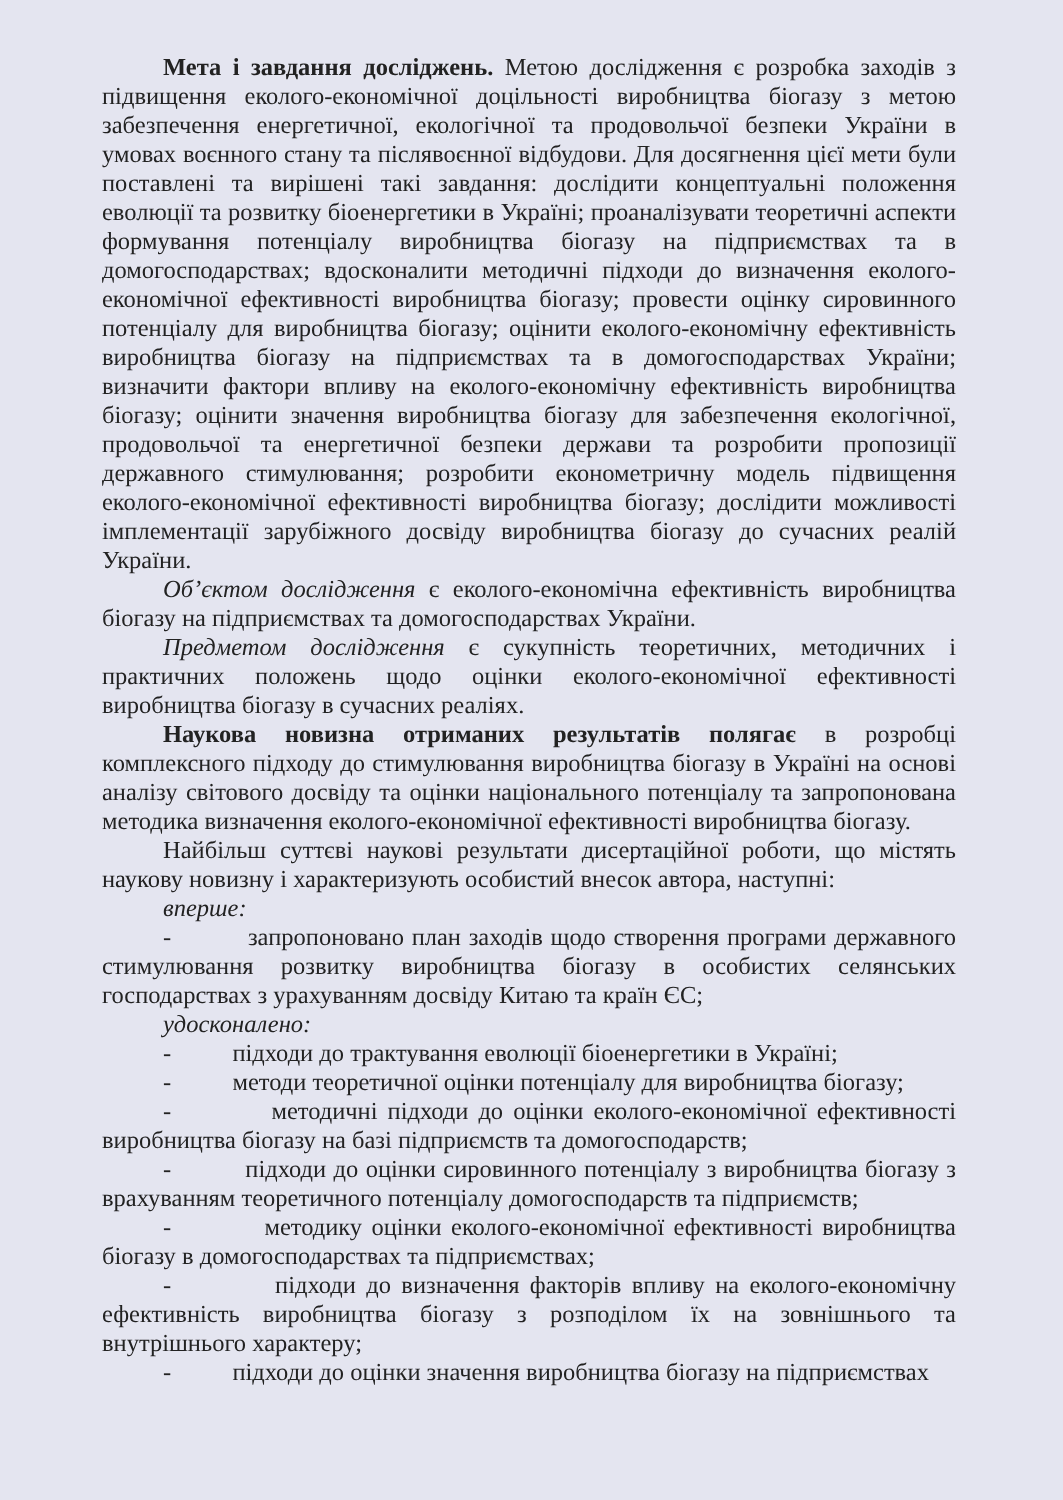Мета і завдання досліджень. Метою дослідження є розробка заходів з підвищення еколого-економічної доцільності виробництва біогазу з метою забезпечення енергетичної, екологічної та продовольчої безпеки України в умовах воєнного стану та післявоєнної відбудови. Для досягнення цієї мети були поставлені та вирішені такі завдання: дослідити концептуальні положення еволюції та розвитку біоенергетики в Україні; проаналізувати теоретичні аспекти формування потенціалу виробництва біогазу на підприємствах та в домогосподарствах; вдосконалити методичні підходи до визначення еколого-економічної ефективності виробництва біогазу; провести оцінку сировинного потенціалу для виробництва біогазу; оцінити еколого-економічну ефективність виробництва біогазу на підприємствах та в домогосподарствах України; визначити фактори впливу на еколого-економічну ефективність виробництва біогазу; оцінити значення виробництва біогазу для забезпечення екологічної, продовольчої та енергетичної безпеки держави та розробити пропозиції державного стимулювання; розробити економетричну модель підвищення еколого-економічної ефективності виробництва біогазу; дослідити можливості імплементації зарубіжного досвіду виробництва біогазу до сучасних реалій України.
Об’єктом дослідження є еколого-економічна ефективність виробництва біогазу на підприємствах та домогосподарствах України.
Предметом дослідження є сукупність теоретичних, методичних і практичних положень щодо оцінки еколого-економічної ефективності виробництва біогазу в сучасних реаліях.
Наукова новизна отриманих результатів полягає в розробці комплексного підходу до стимулювання виробництва біогазу в Україні на основі аналізу світового досвіду та оцінки національного потенціалу та запропонована методика визначення еколого-економічної ефективності виробництва біогазу.
Найбільш суттєві наукові результати дисертаційної роботи, що містять наукову новизну і характеризують особистий внесок автора, наступні:
вперше:
- запропоновано план заходів щодо створення програми державного стимулювання розвитку виробництва біогазу в особистих селянських господарствах з урахуванням досвіду Китаю та країн ЄС;
удосконалено:
- підходи до трактування еволюції біоенергетики в Україні;
- методи теоретичної оцінки потенціалу для виробництва біогазу;
- методичні підходи до оцінки еколого-економічної ефективності виробництва біогазу на базі підприємств та домогосподарств;
- підходи до оцінки сировинного потенціалу з виробництва біогазу з врахуванням теоретичного потенціалу домогосподарств та підприємств;
- методику оцінки еколого-економічної ефективності виробництва біогазу в домогосподарствах та підприємствах;
- підходи до визначення факторів впливу на еколого-економічну ефективність виробництва біогазу з розподілом їх на зовнішнього та внутрішнього характеру;
- підходи до оцінки значення виробництва біогазу на підприємствах